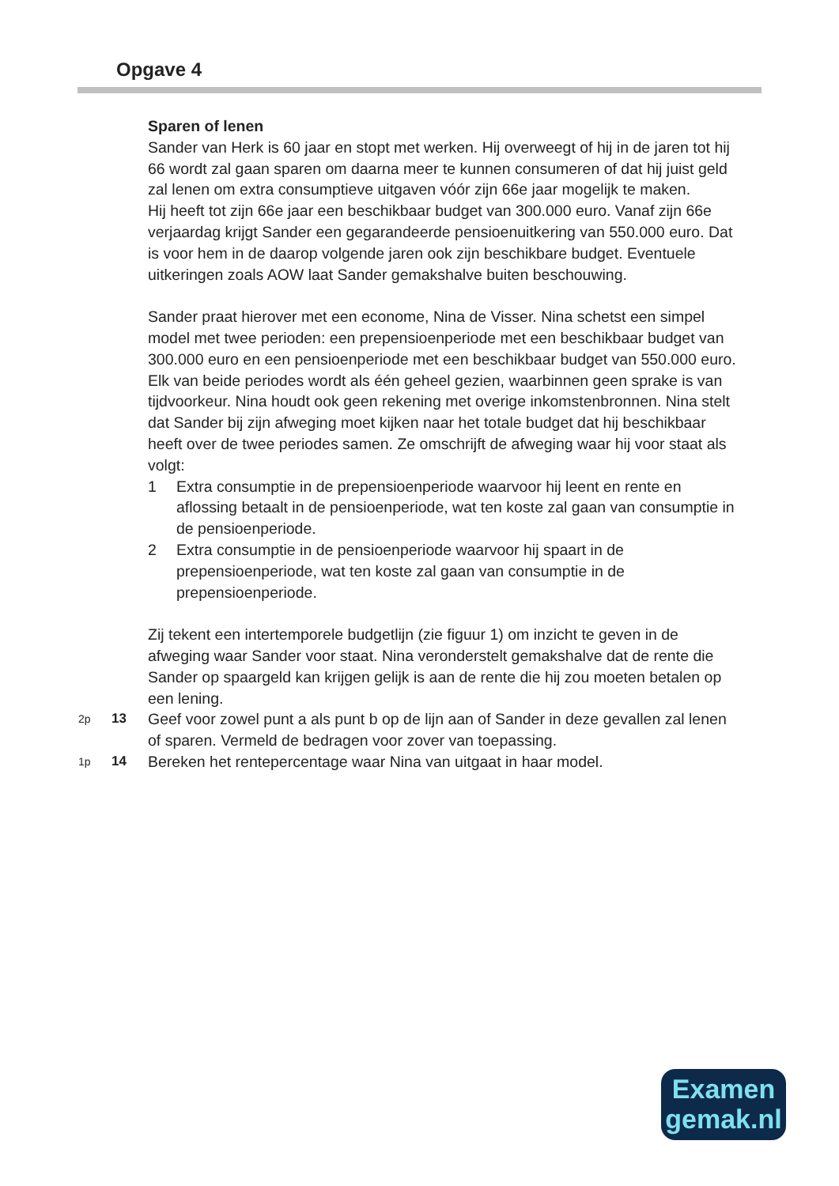Opgave 4
Sparen of lenen
Sander van Herk is 60 jaar en stopt met werken. Hij overweegt of hij in de jaren tot hij 66 wordt zal gaan sparen om daarna meer te kunnen consumeren of dat hij juist geld zal lenen om extra consumptieve uitgaven vóór zijn 66e jaar mogelijk te maken.
Hij heeft tot zijn 66e jaar een beschikbaar budget van 300.000 euro. Vanaf zijn 66e verjaardag krijgt Sander een gegarandeerde pensioenuitkering van 550.000 euro. Dat is voor hem in de daarop volgende jaren ook zijn beschikbare budget. Eventuele uitkeringen zoals AOW laat Sander gemakshalve buiten beschouwing.
Sander praat hierover met een econome, Nina de Visser. Nina schetst een simpel model met twee perioden: een prepensioenperiode met een beschikbaar budget van 300.000 euro en een pensioenperiode met een beschikbaar budget van 550.000 euro. Elk van beide periodes wordt als één geheel gezien, waarbinnen geen sprake is van tijdvoorkeur. Nina houdt ook geen rekening met overige inkomstenbronnen. Nina stelt dat Sander bij zijn afweging moet kijken naar het totale budget dat hij beschikbaar heeft over de twee periodes samen. Ze omschrijft de afweging waar hij voor staat als volgt:
1 Extra consumptie in de prepensioenperiode waarvoor hij leent en rente en aflossing betaalt in de pensioenperiode, wat ten koste zal gaan van consumptie in de pensioenperiode.
2 Extra consumptie in de pensioenperiode waarvoor hij spaart in de prepensioenperiode, wat ten koste zal gaan van consumptie in de prepensioenperiode.
Zij tekent een intertemporele budgetlijn (zie figuur 1) om inzicht te geven in de afweging waar Sander voor staat. Nina veronderstelt gemakshalve dat de rente die Sander op spaargeld kan krijgen gelijk is aan de rente die hij zou moeten betalen op een lening.
2p 13 Geef voor zowel punt a als punt b op de lijn aan of Sander in deze gevallen zal lenen of sparen. Vermeld de bedragen voor zover van toepassing.
1p 14 Bereken het rentepercentage waar Nina van uitgaat in haar model.
Examen
gemak.nl